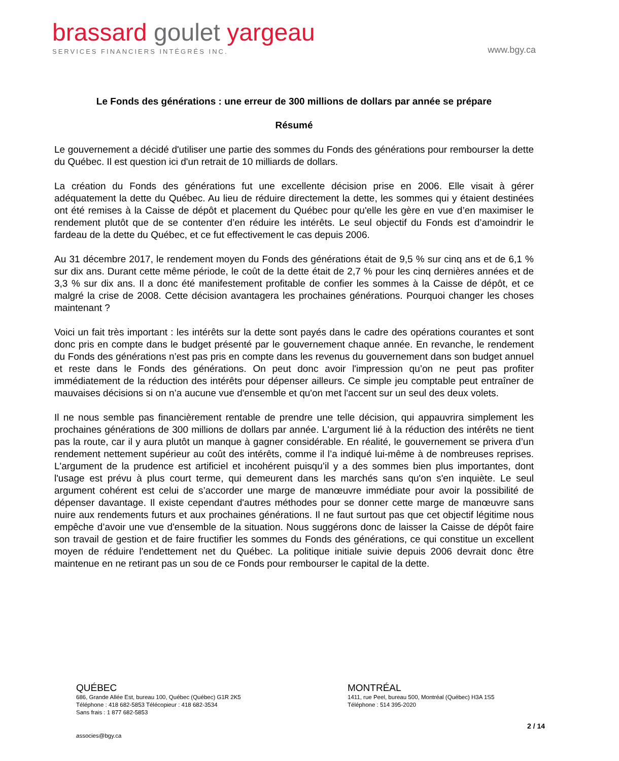brassard goulet yargeau
SERVICES FINANCIERS INTÉGRÉS INC.
www.bgy.ca
Le Fonds des générations : une erreur de 300 millions de dollars par année se prépare
Résumé
Le gouvernement a décidé d'utiliser une partie des sommes du Fonds des générations pour rembourser la dette du Québec. Il est question ici d'un retrait de 10 milliards de dollars.
La création du Fonds des générations fut une excellente décision prise en 2006. Elle visait à gérer adéquatement la dette du Québec. Au lieu de réduire directement la dette, les sommes qui y étaient destinées ont été remises à la Caisse de dépôt et placement du Québec pour qu'elle les gère en vue d’en maximiser le rendement plutôt que de se contenter d’en réduire les intérêts. Le seul objectif du Fonds est d’amoindrir le fardeau de la dette du Québec, et ce fut effectivement le cas depuis 2006.
Au 31 décembre 2017, le rendement moyen du Fonds des générations était de 9,5 % sur cinq ans et de 6,1 % sur dix ans. Durant cette même période, le coût de la dette était de 2,7 % pour les cinq dernières années et de 3,3 % sur dix ans. Il a donc été manifestement profitable de confier les sommes à la Caisse de dépôt, et ce malgré la crise de 2008. Cette décision avantagera les prochaines générations. Pourquoi changer les choses maintenant ?
Voici un fait très important : les intérêts sur la dette sont payés dans le cadre des opérations courantes et sont donc pris en compte dans le budget présenté par le gouvernement chaque année. En revanche, le rendement du Fonds des générations n’est pas pris en compte dans les revenus du gouvernement dans son budget annuel et reste dans le Fonds des générations. On peut donc avoir l'impression qu’on ne peut pas profiter immédiatement de la réduction des intérêts pour dépenser ailleurs. Ce simple jeu comptable peut entraîner de mauvaises décisions si on n’a aucune vue d'ensemble et qu'on met l'accent sur un seul des deux volets.
Il ne nous semble pas financièrement rentable de prendre une telle décision, qui appauvrira simplement les prochaines générations de 300 millions de dollars par année. L'argument lié à la réduction des intérêts ne tient pas la route, car il y aura plutôt un manque à gagner considérable. En réalité, le gouvernement se privera d’un rendement nettement supérieur au coût des intérêts, comme il l’a indiqué lui-même à de nombreuses reprises. L'argument de la prudence est artificiel et incohérent puisqu’il y a des sommes bien plus importantes, dont l'usage est prévu à plus court terme, qui demeurent dans les marchés sans qu'on s'en inquiète. Le seul argument cohérent est celui de s’accorder une marge de manœuvre immédiate pour avoir la possibilité de dépenser davantage. Il existe cependant d'autres méthodes pour se donner cette marge de manœuvre sans nuire aux rendements futurs et aux prochaines générations. Il ne faut surtout pas que cet objectif légitime nous empêche d’avoir une vue d'ensemble de la situation. Nous suggérons donc de laisser la Caisse de dépôt faire son travail de gestion et de faire fructifier les sommes du Fonds des générations, ce qui constitue un excellent moyen de réduire l'endettement net du Québec. La politique initiale suivie depuis 2006 devrait donc être maintenue en ne retirant pas un sou de ce Fonds pour rembourser le capital de la dette.
QUÉBEC
686, Grande Allée Est, bureau 100, Québec (Québec) G1R 2K5
Téléphone : 418 682-5853 Télécopieur : 418 682-3534
Sans frais : 1 877 682-5853
MONTRÉAL
1411, rue Peel, bureau 500, Montréal (Québec) H3A 1S5
Téléphone : 514 395-2020
2 / 14
associes@bgy.ca